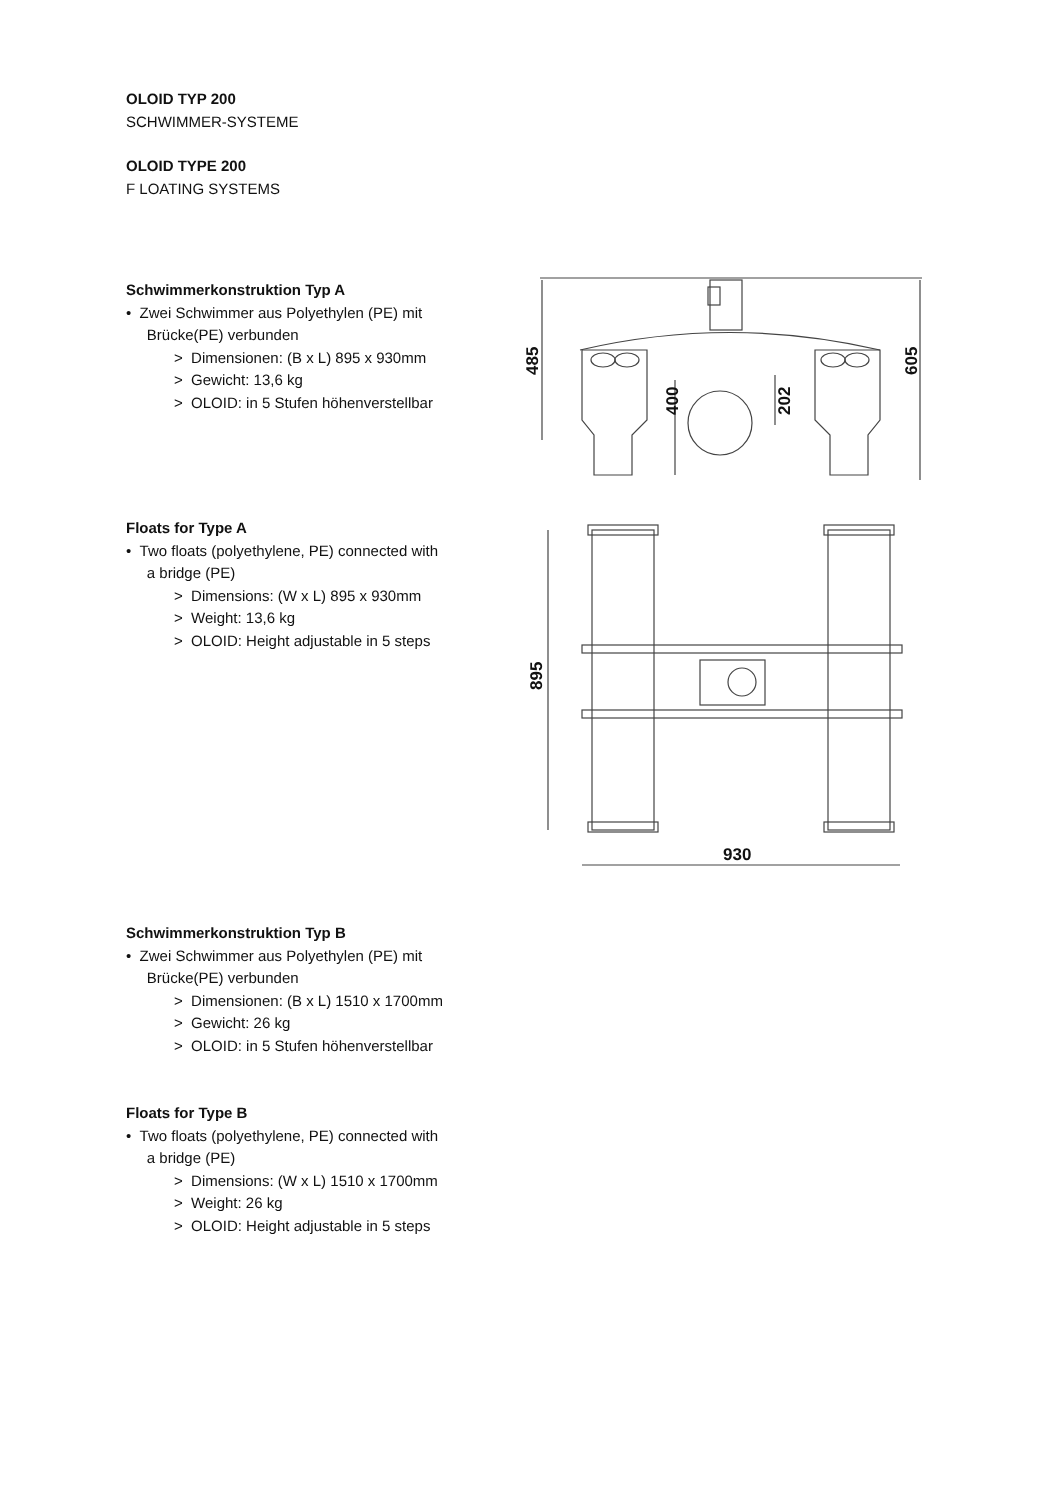OLOID TYP 200
SCHWIMMER-SYSTEME
OLOID TYPE 200
F LOATING SYSTEMS
Schwimmerkonstruktion Typ A
• Zwei Schwimmer aus Polyethylen (PE) mit
Brücke(PE) verbunden
> Dimensionen: (B x L) 895 x 930mm
> Gewicht: 13,6 kg
> OLOID: in 5 Stufen höhenverstellbar
Floats for Type A
• Two floats (polyethylene, PE) connected with
a bridge (PE)
> Dimensions: (W x L) 895 x 930mm
> Weight: 13,6 kg
> OLOID: Height adjustable in 5 steps
Schwimmerkonstruktion Typ B
• Zwei Schwimmer aus Polyethylen (PE) mit
Brücke(PE) verbunden
> Dimensionen: (B x L) 1510 x 1700mm
> Gewicht: 26 kg
> OLOID: in 5 Stufen höhenverstellbar
Floats for Type B
• Two floats (polyethylene, PE) connected with
a bridge (PE)
> Dimensions: (W x L) 1510 x 1700mm
> Weight: 26 kg
> OLOID: Height adjustable in 5 steps
485
400
202
605
895
930